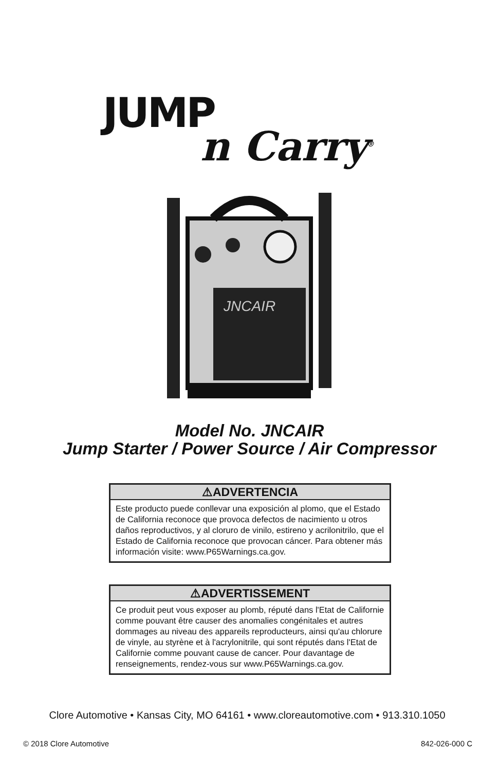JUMP
n Carry<sup>®</sup>
JNCAIR
Model No. JNCAIR
Jump Starter / Power Source / Air Compressor
⚠ADVERTENCIA
Este producto puede conllevar una exposición al plomo, que el Estado de California reconoce que provoca defectos de nacimiento u otros daños reproductivos, y al cloruro de vinilo, estireno y acrilonitrilo, que el Estado de California reconoce que provocan cáncer. Para obtener más información visite: www.P65Warnings.ca.gov.
⚠ADVERTISSEMENT
Ce produit peut vous exposer au plomb, réputé dans l'Etat de Californie comme pouvant être causer des anomalies congénitales et autres dommages au niveau des appareils reproducteurs, ainsi qu'au chlorure de vinyle, au styrène et à l'acrylonitrile, qui sont réputés dans l'Etat de Californie comme pouvant cause de cancer. Pour davantage de renseignements, rendez-vous sur www.P65Warnings.ca.gov.
Clore Automotive • Kansas City, MO 64161 • www.cloreautomotive.com • 913.310.1050
© 2018 Clore Automotive 842-026-000 C